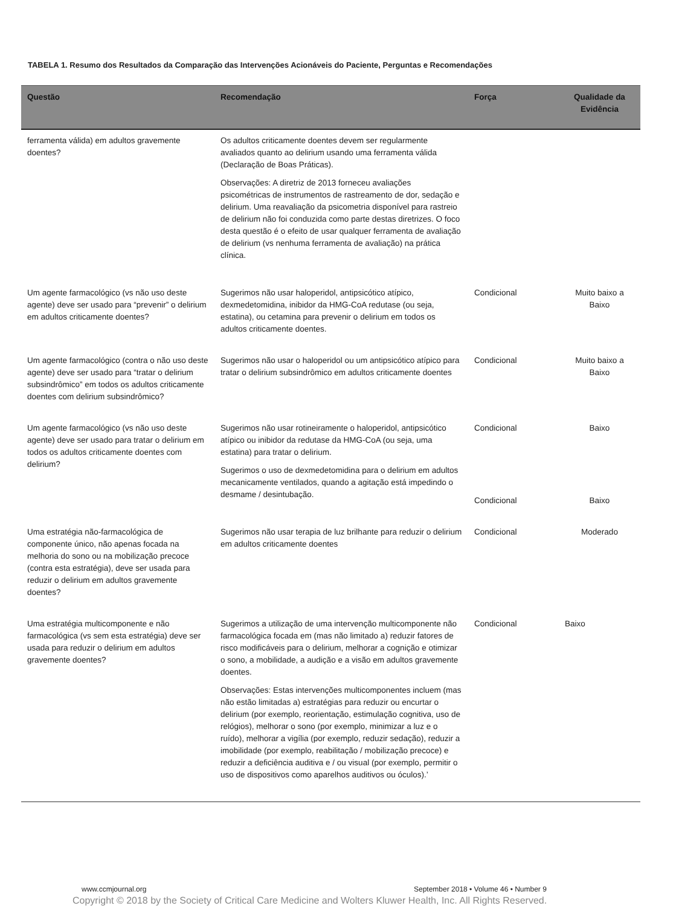TABELA 1. Resumo dos Resultados da Comparação das Intervenções Acionáveis do Paciente, Perguntas e Recomendações
| Questão | Recomendação | Força | Qualidade da Evidência |
| --- | --- | --- | --- |
| ferramenta válida) em adultos gravemente doentes? | Os adultos criticamente doentes devem ser regularmente avaliados quanto ao delirium usando uma ferramenta válida (Declaração de Boas Práticas). Observações: A diretriz de 2013 forneceu avaliações psicométricas de instrumentos de rastreamento de dor, sedação e delirium. Uma reavaliação da psicometria disponível para rastreio de delirium não foi conduzida como parte destas diretrizes. O foco desta questão é o efeito de usar qualquer ferramenta de avaliação de delirium (vs nenhuma ferramenta de avaliação) na prática clínica. | | |
| Um agente farmacológico (vs não uso deste agente) deve ser usado para “prevenir” o delirium em adultos criticamente doentes? | Sugerimos não usar haloperidol, antipsicótico atípico, dexmedetomidina, inibidor da HMG-CoA redutase (ou seja, estatina), ou cetamina para prevenir o delirium em todos os adultos criticamente doentes. | Condicional | Muito baixo a Baixo |
| Um agente farmacológico (contra o não uso deste agente) deve ser usado para “tratar o delirium subsindrômico” em todos os adultos criticamente doentes com delirium subsindrômico? | Sugerimos não usar o haloperidol ou um antipsicótico atípico para tratar o delirium subsindrômico em adultos criticamente doentes | Condicional | Muito baixo a Baixo |
| Um agente farmacológico (vs não uso deste agente) deve ser usado para tratar o delirium em todos os adultos criticamente doentes com delirium? | Sugerimos não usar rotineiramente o haloperidol, antipsicótico atípico ou inibidor da redutase da HMG-CoA (ou seja, uma estatina) para tratar o delirium. Sugerimos o uso de dexmedetomidina para o delirium em adultos mecanicamente ventilados, quando a agitação está impedindo o desmame / desintubação. | Condicional Condicional | Baixo Baixo |
| Uma estratégia não-farmacológica de componente único, não apenas focada na melhoria do sono ou na mobilização precoce (contra esta estratégia), deve ser usada para reduzir o delirium em adultos gravemente doentes? | Sugerimos não usar terapia de luz brilhante para reduzir o delirium em adultos criticamente doentes | Condicional | Moderado |
| Uma estratégia multicomponente e não farmacológica (vs sem esta estratégia) deve ser usada para reduzir o delirium em adultos gravemente doentes? | Sugerimos a utilização de uma intervenção multicomponente não farmacológica focada em (mas não limitado a) reduzir fatores de risco modificáveis para o delirium, melhorar a cognição e otimizar o sono, a mobilidade, a audição e a visão em adultos gravemente doentes. Observações: Estas intervenções multicomponentes incluem (mas não estão limitadas a) estratégias para reduzir ou encurtar o delirium (por exemplo, reorientação, estimulação cognitiva, uso de relógios), melhorar o sono (por exemplo, minimizar a luz e o ruído), melhorar a vigília (por exemplo, reduzir sedação), reduzir a imobilidade (por exemplo, reabilitação / mobilização precoce) e reduzir a deficiência auditiva e / ou visual (por exemplo, permitir o uso de dispositivos como aparelhos auditivos ou óculos).’ | Condicional | Baixo |
www.ccmjournal.org
September 2018 • Volume 46 • Number 9
Copyright © 2018 by the Society of Critical Care Medicine and Wolters Kluwer Health, Inc. All Rights Reserved.